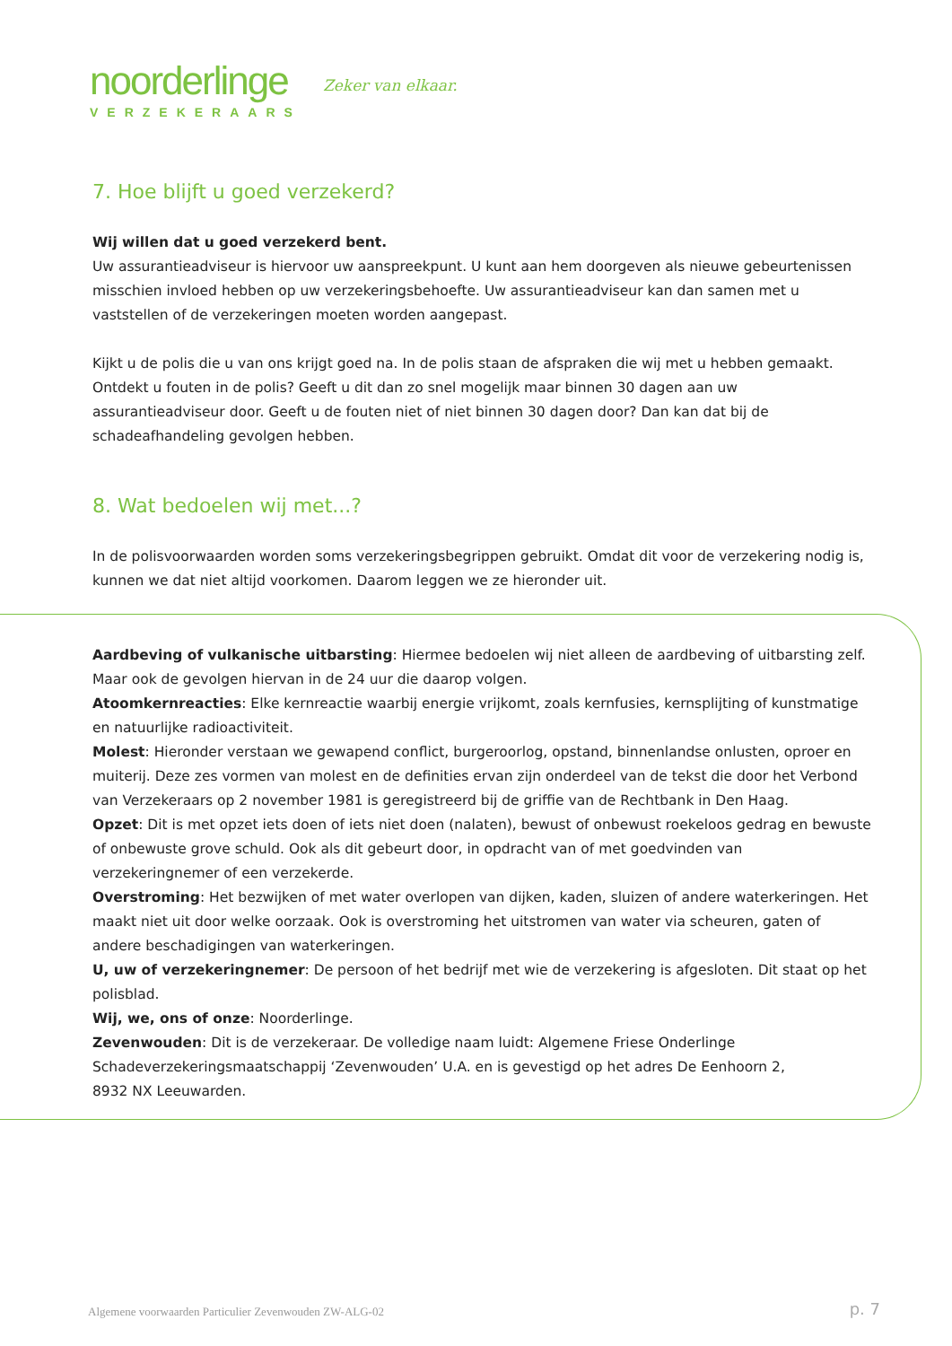noorderlinge
VERZEKERAARS
Zeker van elkaar.
7. Hoe blijft u goed verzekerd?
Wij willen dat u goed verzekerd bent.
Uw assurantieadviseur is hiervoor uw aanspreekpunt. U kunt aan hem doorgeven als nieuwe gebeurtenissen misschien invloed hebben op uw verzekeringsbehoefte. Uw assurantieadviseur kan dan samen met u vaststellen of de verzekeringen moeten worden aangepast.
Kijkt u de polis die u van ons krijgt goed na. In de polis staan de afspraken die wij met u hebben gemaakt. Ontdekt u fouten in de polis? Geeft u dit dan zo snel mogelijk maar binnen 30 dagen aan uw assurantieadviseur door. Geeft u de fouten niet of niet binnen 30 dagen door? Dan kan dat bij de schadeafhandeling gevolgen hebben.
8. Wat bedoelen wij met...?
In de polisvoorwaarden worden soms verzekeringsbegrippen gebruikt. Omdat dit voor de verzekering nodig is, kunnen we dat niet altijd voorkomen. Daarom leggen we ze hieronder uit.
Aardbeving of vulkanische uitbarsting: Hiermee bedoelen wij niet alleen de aardbeving of uitbarsting zelf. Maar ook de gevolgen hiervan in de 24 uur die daarop volgen.
Atoomkernreacties: Elke kernreactie waarbij energie vrijkomt, zoals kernfusies, kernsplijting of kunstmatige en natuurlijke radioactiviteit.
Molest: Hieronder verstaan we gewapend conflict, burgeroorlog, opstand, binnenlandse onlusten, oproer en muiterij. Deze zes vormen van molest en de definities ervan zijn onderdeel van de tekst die door het Verbond van Verzekeraars op 2 november 1981 is geregistreerd bij de griffie van de Rechtbank in Den Haag.
Opzet: Dit is met opzet iets doen of iets niet doen (nalaten), bewust of onbewust roekeloos gedrag en bewuste of onbewuste grove schuld. Ook als dit gebeurt door, in opdracht van of met goedvinden van verzekeringnemer of een verzekerde.
Overstroming: Het bezwijken of met water overlopen van dijken, kaden, sluizen of andere waterkeringen. Het maakt niet uit door welke oorzaak. Ook is overstroming het uitstromen van water via scheuren, gaten of andere beschadigingen van waterkeringen.
U, uw of verzekeringnemer: De persoon of het bedrijf met wie de verzekering is afgesloten. Dit staat op het polisblad.
Wij, we, ons of onze: Noorderlinge.
Zevenwouden: Dit is de verzekeraar. De volledige naam luidt: Algemene Friese Onderlinge Schadeverzekeringsmaatschappij ‘Zevenwouden’ U.A. en is gevestigd op het adres De Eenhoorn 2,
8932 NX Leeuwarden.
Algemene voorwaarden Particulier Zevenwouden ZW-ALG-02
p. 7